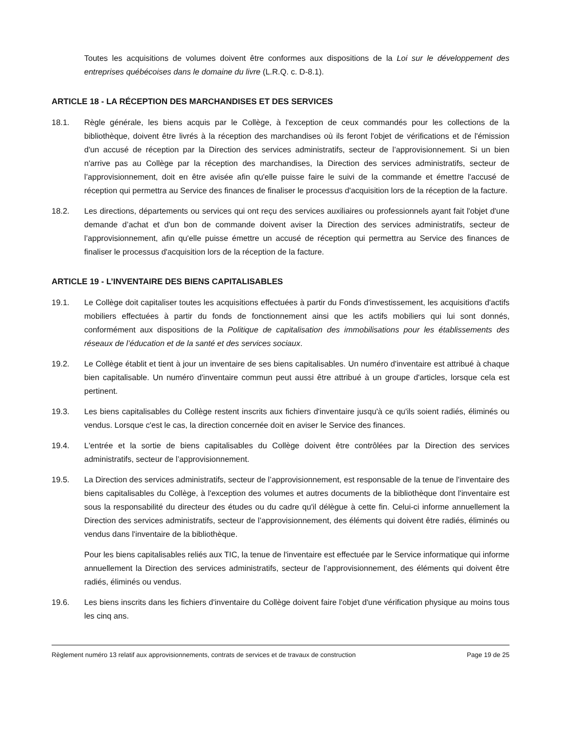Toutes les acquisitions de volumes doivent être conformes aux dispositions de la Loi sur le développement des entreprises québécoises dans le domaine du livre (L.R.Q. c. D-8.1).
ARTICLE 18 - LA RÉCEPTION DES MARCHANDISES ET DES SERVICES
18.1. Règle générale, les biens acquis par le Collège, à l'exception de ceux commandés pour les collections de la bibliothèque, doivent être livrés à la réception des marchandises où ils feront l'objet de vérifications et de l'émission d'un accusé de réception par la Direction des services administratifs, secteur de l’approvisionnement. Si un bien n'arrive pas au Collège par la réception des marchandises, la Direction des services administratifs, secteur de l’approvisionnement, doit en être avisée afin qu'elle puisse faire le suivi de la commande et émettre l'accusé de réception qui permettra au Service des finances de finaliser le processus d'acquisition lors de la réception de la facture.
18.2. Les directions, départements ou services qui ont reçu des services auxiliaires ou professionnels ayant fait l'objet d'une demande d’achat et d'un bon de commande doivent aviser la Direction des services administratifs, secteur de l’approvisionnement, afin qu'elle puisse émettre un accusé de réception qui permettra au Service des finances de finaliser le processus d'acquisition lors de la réception de la facture.
ARTICLE 19 - L’INVENTAIRE DES BIENS CAPITALISABLES
19.1. Le Collège doit capitaliser toutes les acquisitions effectuées à partir du Fonds d'investissement, les acquisitions d'actifs mobiliers effectuées à partir du fonds de fonctionnement ainsi que les actifs mobiliers qui lui sont donnés, conformément aux dispositions de la Politique de capitalisation des immobilisations pour les établissements des réseaux de l’éducation et de la santé et des services sociaux.
19.2. Le Collège établit et tient à jour un inventaire de ses biens capitalisables. Un numéro d'inventaire est attribué à chaque bien capitalisable. Un numéro d'inventaire commun peut aussi être attribué à un groupe d'articles, lorsque cela est pertinent.
19.3. Les biens capitalisables du Collège restent inscrits aux fichiers d'inventaire jusqu'à ce qu'ils soient radiés, éliminés ou vendus. Lorsque c'est le cas, la direction concernée doit en aviser le Service des finances.
19.4. L'entrée et la sortie de biens capitalisables du Collège doivent être contrôlées par la Direction des services administratifs, secteur de l’approvisionnement.
19.5. La Direction des services administratifs, secteur de l’approvisionnement, est responsable de la tenue de l'inventaire des biens capitalisables du Collège, à l'exception des volumes et autres documents de la bibliothèque dont l'inventaire est sous la responsabilité du directeur des études ou du cadre qu'il délègue à cette fin. Celui-ci informe annuellement la Direction des services administratifs, secteur de l’approvisionnement, des éléments qui doivent être radiés, éliminés ou vendus dans l'inventaire de la bibliothèque.
Pour les biens capitalisables reliés aux TIC, la tenue de l'inventaire est effectuée par le Service informatique qui informe annuellement la Direction des services administratifs, secteur de l’approvisionnement, des éléments qui doivent être radiés, éliminés ou vendus.
19.6. Les biens inscrits dans les fichiers d'inventaire du Collège doivent faire l'objet d'une vérification physique au moins tous les cinq ans.
Règlement numéro 13 relatif aux approvisionnements, contrats de services et de travaux de construction Page 19 de 25